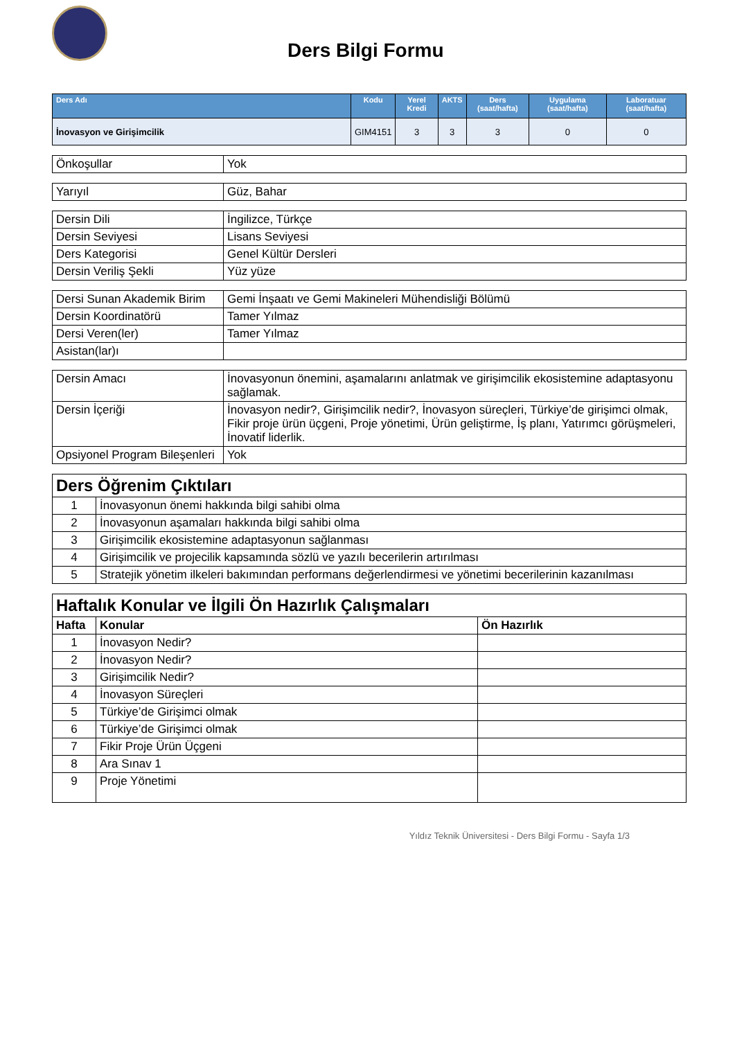Ders Bilgi Formu
| Ders Adı | Kodu | Yerel Kredi | AKTS | Ders (saat/hafta) | Uygulama (saat/hafta) | Laboratuar (saat/hafta) |
| --- | --- | --- | --- | --- | --- | --- |
| İnovasyon ve Girişimcilik | GIM4151 | 3 | 3 | 3 | 0 | 0 |
| Önkoşullar | Yok |
| Yarıyıl | Güz, Bahar |
| Dersin Dili | İngilizce, Türkçe |
| Dersin Seviyesi | Lisans Seviyesi |
| Ders Kategorisi | Genel Kültür Dersleri |
| Dersin Veriliş Şekli | Yüz yüze |
| Dersi Sunan Akademik Birim | Gemi İnşaatı ve Gemi Makineleri Mühendisliği Bölümü |
| Dersin Koordinatörü | Tamer Yılmaz |
| Dersi Veren(ler) | Tamer Yılmaz |
| Asistan(lar)ı | |
| Dersin Amacı | İnovasyonun önemini, aşamalarını anlatmak ve girişimcilik ekosistemine adaptasyonu sağlamak. |
| Dersin İçeriği | İnovasyon nedir?, Girişimcilik nedir?, İnovasyon süreçleri, Türkiye’de girişimci olmak, Fikir proje ürün üçgeni, Proje yönetimi, Ürün geliştirme, İş planı, Yatırımcı görüşmeleri, İnovatif liderlik. |
| Opsiyonel Program Bileşenleri | Yok |
| Ders Öğrenim Çıktıları | |
| 1 | İnovasyonun önemi hakkında bilgi sahibi olma |
| 2 | İnovasyonun aşamaları hakkında bilgi sahibi olma |
| 3 | Girişimcilik ekosistemine adaptasyonun sağlanması |
| 4 | Girişimcilik ve projecilik kapsamında sözlü ve yazılı becerilerin artırılması |
| 5 | Stratejik yönetim ilkeleri bakımından performans değerlendirmesi ve yönetimi becerilerinin kazanılması |
| Haftalık Konular ve İlgili Ön Hazırlık Çalışmaları | | |
| Hafta | Konular | Ön Hazırlık |
| 1 | İnovasyon Nedir? | |
| 2 | İnovasyon Nedir? | |
| 3 | Girişimcilik Nedir? | |
| 4 | İnovasyon Süreçleri | |
| 5 | Türkiye’de Girişimci olmak | |
| 6 | Türkiye’de Girişimci olmak | |
| 7 | Fikir Proje Ürün Üçgeni | |
| 8 | Ara Sınav 1 | |
| 9 | Proje Yönetimi | |
Yıldız Teknik Üniversitesi - Ders Bilgi Formu - Sayfa 1/3